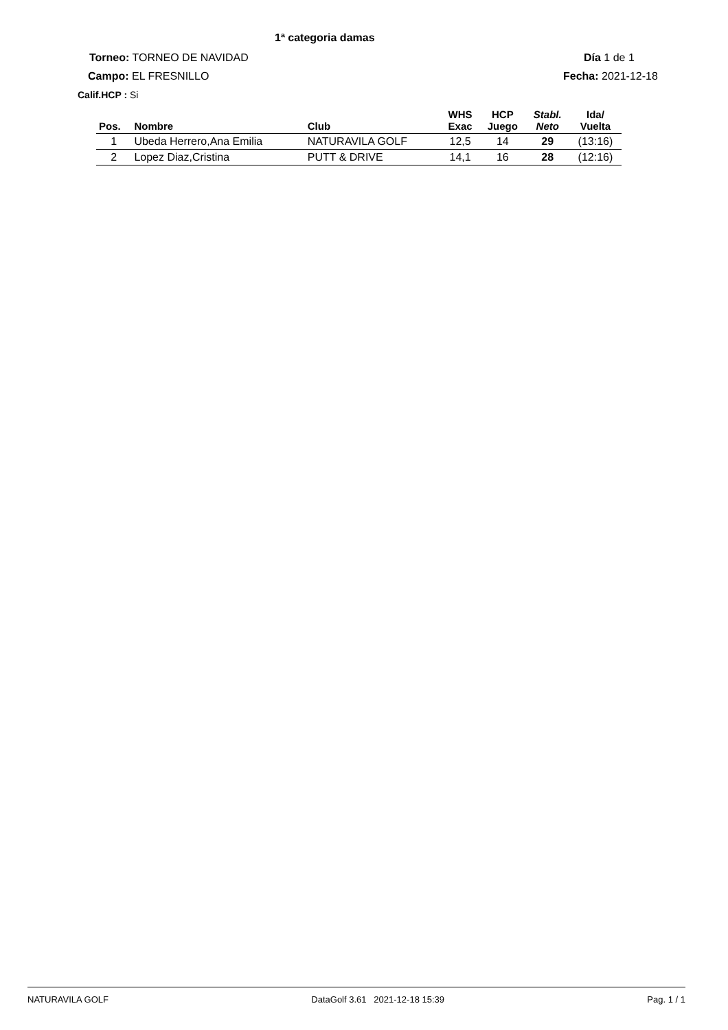1ª categoria damas
Torneo: TORNEO DE NAVIDAD Día 1 de 1
Campo: EL FRESNILLO Fecha: 2021-12-18
Calif.HCP : Si
| Pos. | Nombre | Club | WHS Exac | HCP Juego | Stabl. Neto | Ida/ Vuelta |
| --- | --- | --- | --- | --- | --- | --- |
| 1 | Ubeda Herrero,Ana Emilia | NATURAVILA GOLF | 12,5 | 14 | 29 | (13:16) |
| 2 | Lopez Diaz,Cristina | PUTT & DRIVE | 14,1 | 16 | 28 | (12:16) |
NATURAVILA GOLF DataGolf 3.61 2021-12-18 15:39 Pag. 1 / 1